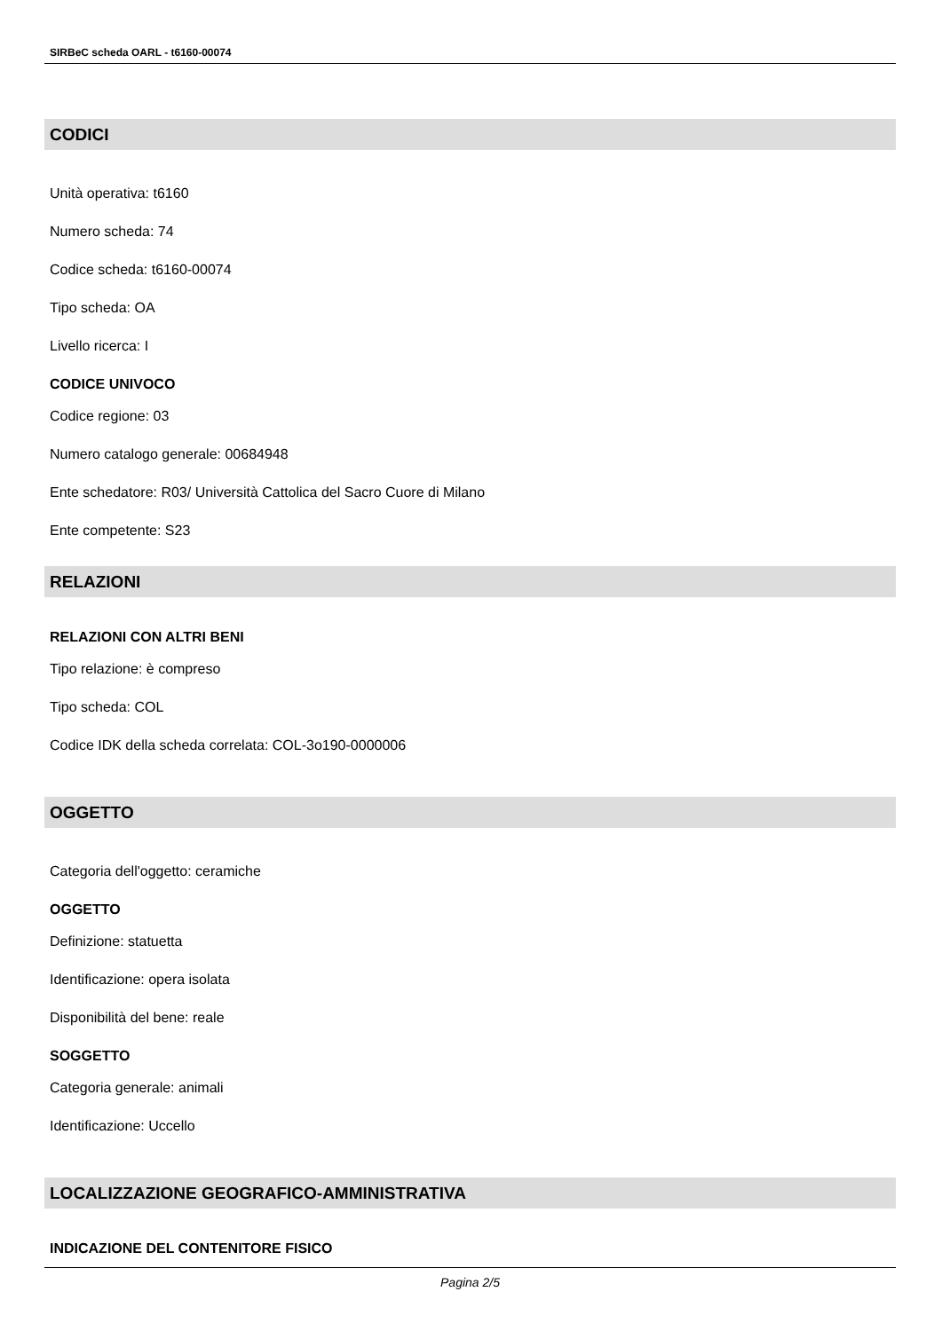SIRBeC scheda OARL - t6160-00074
CODICI
Unità operativa: t6160
Numero scheda: 74
Codice scheda: t6160-00074
Tipo scheda: OA
Livello ricerca: I
CODICE UNIVOCO
Codice regione: 03
Numero catalogo generale: 00684948
Ente schedatore: R03/ Università Cattolica del Sacro Cuore di Milano
Ente competente: S23
RELAZIONI
RELAZIONI CON ALTRI BENI
Tipo relazione: è compreso
Tipo scheda: COL
Codice IDK della scheda correlata: COL-3o190-0000006
OGGETTO
Categoria dell'oggetto: ceramiche
OGGETTO
Definizione: statuetta
Identificazione: opera isolata
Disponibilità del bene: reale
SOGGETTO
Categoria generale: animali
Identificazione: Uccello
LOCALIZZAZIONE GEOGRAFICO-AMMINISTRATIVA
INDICAZIONE DEL CONTENITORE FISICO
Pagina 2/5